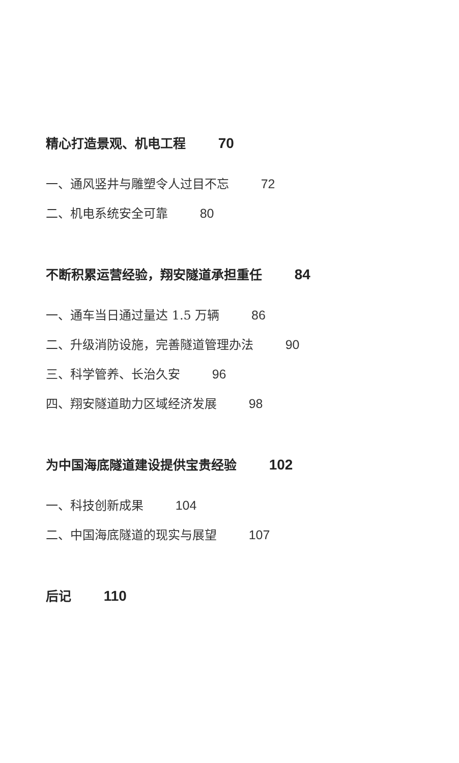精心打造景观、机电工程 70
一、通风竖井与雕塑令人过目不忘 72
二、机电系统安全可靠 80
不断积累运营经验，翔安隧道承担重任 84
一、通车当日通过量达 1.5 万辆 86
二、升级消防设施，完善隧道管理办法 90
三、科学管养、长治久安 96
四、翔安隧道助力区域经济发展 98
为中国海底隧道建设提供宝贵经验 102
一、科技创新成果 104
二、中国海底隧道的现实与展望 107
后记 110